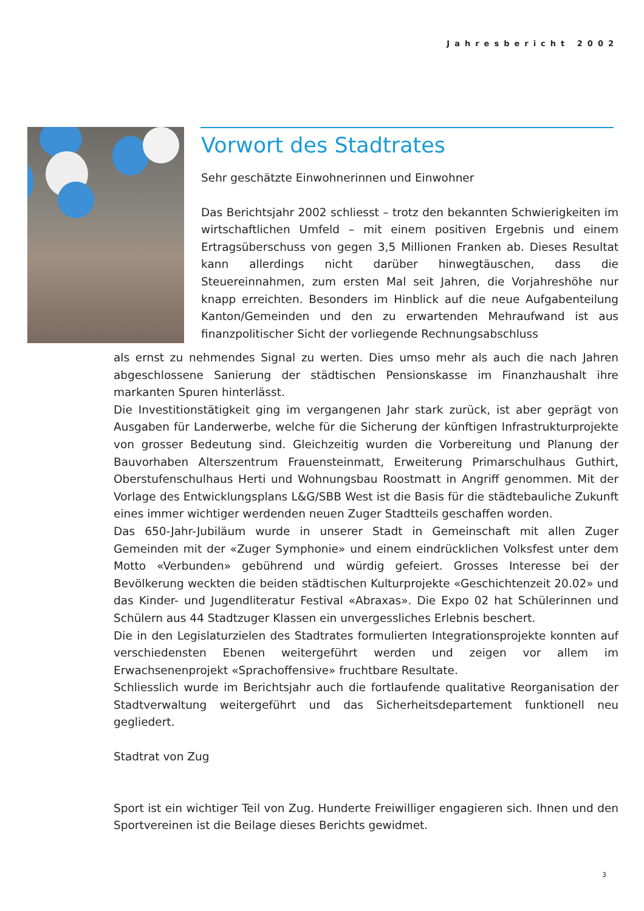Jahresbericht 2002
Vorwort des Stadtrates
Sehr geschätzte Einwohnerinnen und Einwohner
Das Berichtsjahr 2002 schliesst – trotz den bekannten Schwierigkeiten im wirtschaftlichen Umfeld – mit einem positiven Ergebnis und einem Ertragsüberschuss von gegen 3,5 Millionen Franken ab. Dieses Resultat kann allerdings nicht darüber hinwegtäuschen, dass die Steuereinnahmen, zum ersten Mal seit Jahren, die Vorjahreshöhe nur knapp erreichten. Besonders im Hinblick auf die neue Aufgabenteilung Kanton/Gemeinden und den zu erwartenden Mehraufwand ist aus finanzpolitischer Sicht der vorliegende Rechnungsabschluss
als ernst zu nehmendes Signal zu werten. Dies umso mehr als auch die nach Jahren abgeschlossene Sanierung der städtischen Pensionskasse im Finanzhaushalt ihre markanten Spuren hinterlässt.
Die Investitionstätigkeit ging im vergangenen Jahr stark zurück, ist aber geprägt von Ausgaben für Landerwerbe, welche für die Sicherung der künftigen Infrastrukturprojekte von grosser Bedeutung sind. Gleichzeitig wurden die Vorbereitung und Planung der Bauvorhaben Alterszentrum Frauensteinmatt, Erweiterung Primarschulhaus Guthirt, Oberstufenschulhaus Herti und Wohnungsbau Roostmatt in Angriff genommen. Mit der Vorlage des Entwicklungsplans L&G/SBB West ist die Basis für die städtebauliche Zukunft eines immer wichtiger werdenden neuen Zuger Stadtteils geschaffen worden.
Das 650-Jahr-Jubiläum wurde in unserer Stadt in Gemeinschaft mit allen Zuger Gemeinden mit der «Zuger Symphonie» und einem eindrücklichen Volksfest unter dem Motto «Verbunden» gebührend und würdig gefeiert. Grosses Interesse bei der Bevölkerung weckten die beiden städtischen Kulturprojekte «Geschichtenzeit 20.02» und das Kinder- und Jugendliteratur Festival «Abraxas». Die Expo 02 hat Schülerinnen und Schülern aus 44 Stadtzuger Klassen ein unvergessliches Erlebnis beschert.
Die in den Legislaturzielen des Stadtrates formulierten Integrationsprojekte konnten auf verschiedensten Ebenen weitergeführt werden und zeigen vor allem im Erwachsenenprojekt «Sprachoffensive» fruchtbare Resultate.
Schliesslich wurde im Berichtsjahr auch die fortlaufende qualitative Reorganisation der Stadtverwaltung weitergeführt und das Sicherheitsdepartement funktionell neu gegliedert.
Stadtrat von Zug
Sport ist ein wichtiger Teil von Zug. Hunderte Freiwilliger engagieren sich. Ihnen und den Sportvereinen ist die Beilage dieses Berichts gewidmet.
3